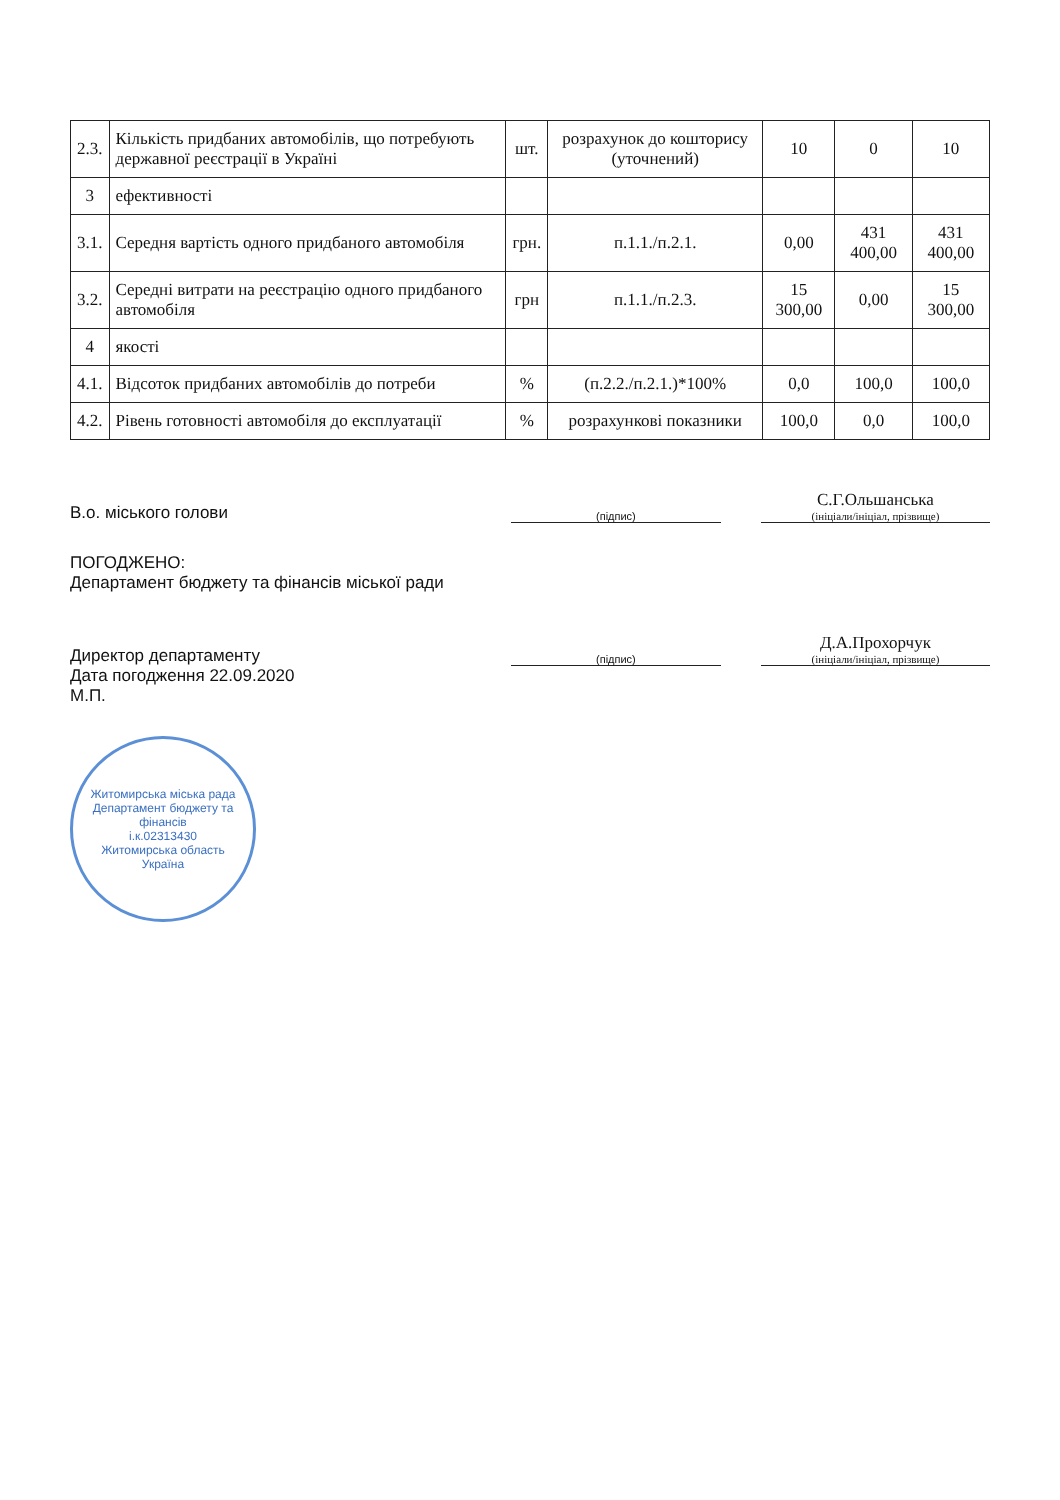| 2.3. | Кількість придбаних автомобілів, що потребують державної реєстрації в Україні | шт. | розрахунок до кошторису (уточнений) | 10 | 0 | 10 |
| 3 | ефективності | | | | | |
| 3.1. | Середня вартість одного придбаного автомобіля | грн. | п.1.1./п.2.1. | 0,00 | 431 400,00 | 431 400,00 |
| 3.2. | Середні витрати на реєстрацію одного придбаного автомобіля | грн | п.1.1./п.2.3. | 15 300,00 | 0,00 | 15 300,00 |
| 4 | якості | | | | | |
| 4.1. | Відсоток придбаних автомобілів до потреби | % | (п.2.2./п.2.1.)*100% | 0,0 | 100,0 | 100,0 |
| 4.2. | Рівень готовності автомобіля до експлуатації | % | розрахункові показники | 100,0 | 0,0 | 100,0 |
В.о. міського голови
(підпис)
С.Г.Ольшанська
(ініціали/ініціал, прізвище)
ПОГОДЖЕНО:
Департамент бюджету та фінансів міської ради
Директор департаменту
(підпис)
Д.А.Прохорчук
(ініціали/ініціал, прізвище)
Дата погодження 22.09.2020
М.П.
Житомирська міська рада
Департамент бюджету та фінансів
і.к.02313430
Житомирська область
Україна